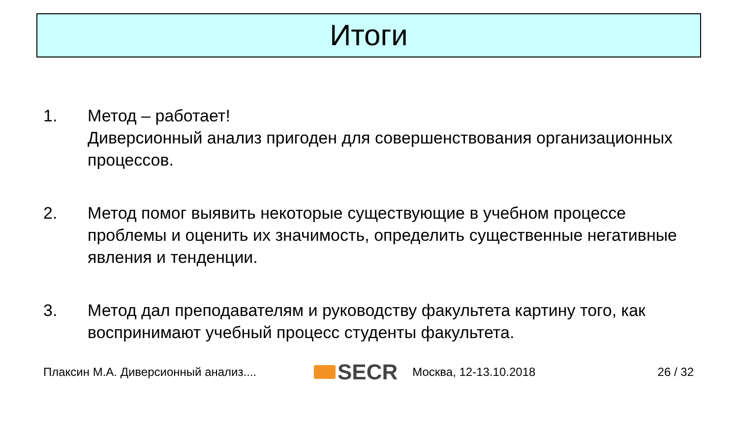Итоги
1. Метод – работает!
Диверсионный анализ пригоден для совершенствования организационных процессов.
2. Метод помог выявить некоторые существующие в учебном процессе проблемы и оценить их значимость, определить существенные негативные явления и тенденции.
3. Метод дал преподавателям и руководству факультета картину того, как воспринимают учебный процесс студенты факультета.
Плаксин М.А. Диверсионный анализ.... SECR Москва, 12-13.10.2018 26 / 32